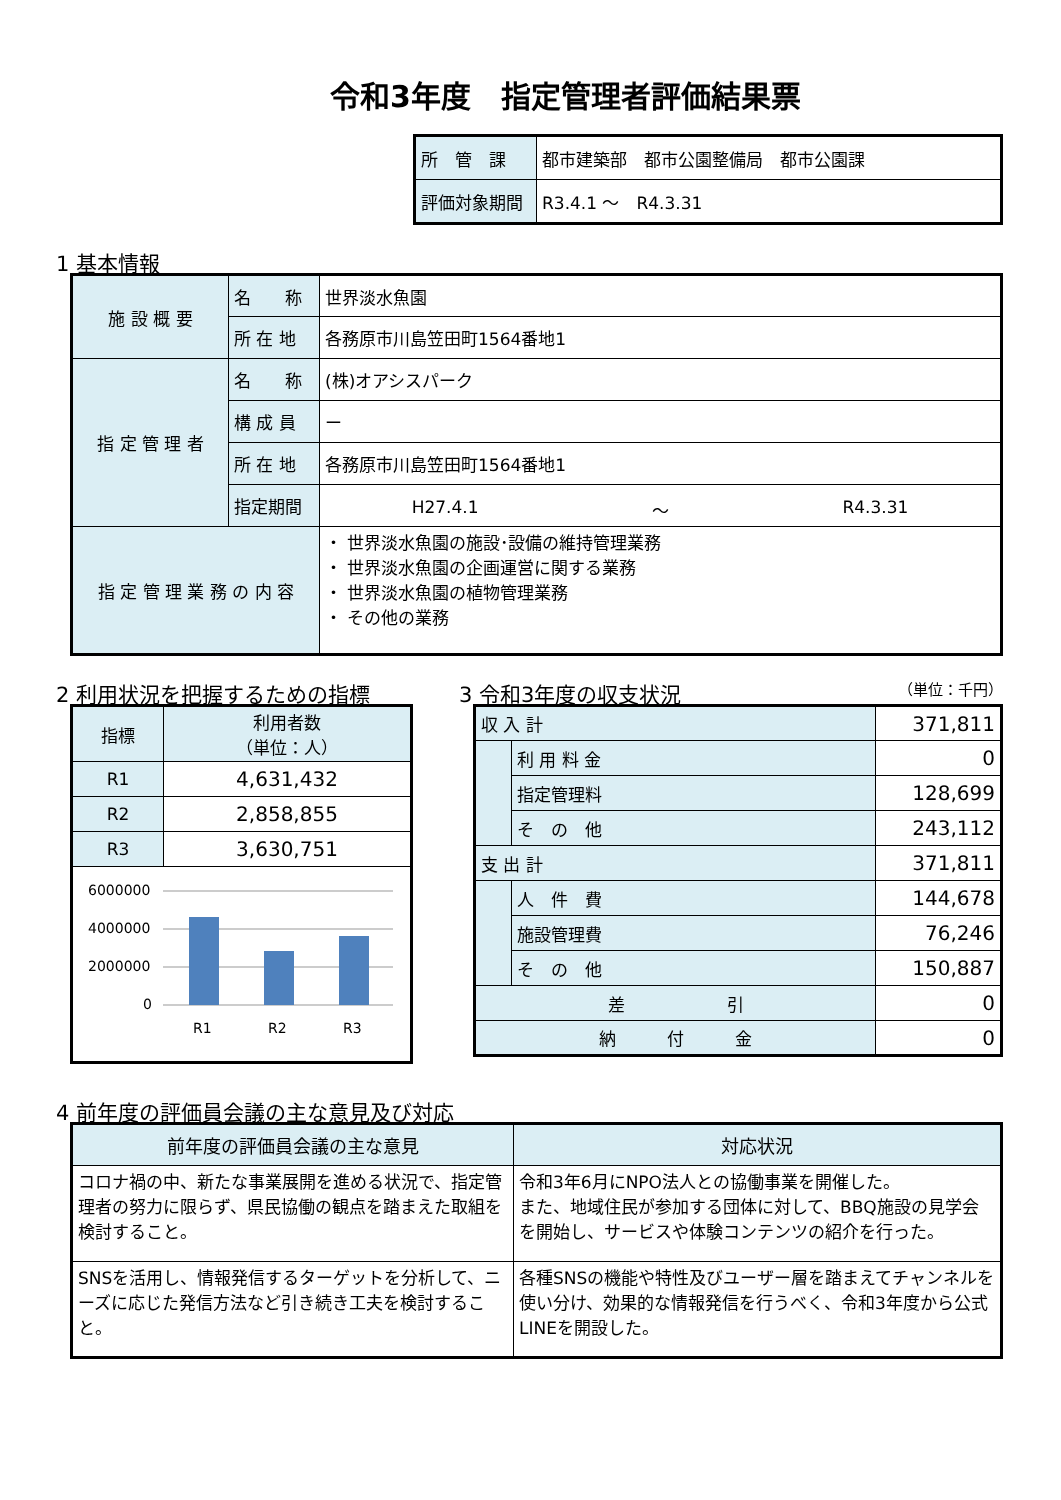令和3年度　指定管理者評価結果票
| 所 管 課 | 都市建築部 都市公園整備局 都市公園課 |
| 評価対象期間 | R3.4.1 ～ R4.3.31 |
1 基本情報
| 施 設 概 要 | 名 称 | 世界淡水魚園 |
| | 所 在 地 | 各務原市川島笠田町1564番地1 |
| 指 定 管 理 者 | 名 称 | (株)オアシスパーク |
| | 構 成 員 | ー |
| | 所 在 地 | 各務原市川島笠田町1564番地1 |
| | 指定期間 | H27.4.1 ～ R4.3.31 |
| 指 定 管 理 業 務 の 内 容 | | ・ 世界淡水魚園の施設･設備の維持管理業務 ・ 世界淡水魚園の企画運営に関する業務 ・ 世界淡水魚園の植物管理業務 ・ その他の業務 |
2 利用状況を把握するための指標
| 指標 | 利用者数 （単位：人） |
| --- | --- |
| R1 | 4,631,432 |
| R2 | 2,858,855 |
| R3 | 3,630,751 |
| 6000000 4000000 2000000 0 R1 R2 R3 | |
3 令和3年度の収支状況 （単位：千円）
| 収 入 計 | | 371,811 |
| | 利 用 料 金 | 0 |
| | 指定管理料 | 128,699 |
| | そ の 他 | 243,112 |
| 支 出 計 | | 371,811 |
| | 人 件 費 | 144,678 |
| | 施設管理費 | 76,246 |
| | そ の 他 | 150,887 |
| 差 引 | | 0 |
| 納 付 金 | | 0 |
4 前年度の評価員会議の主な意見及び対応
| 前年度の評価員会議の主な意見 | 対応状況 |
| --- | --- |
| コロナ禍の中、新たな事業展開を進める状況で、指定管理者の努力に限らず、県民協働の観点を踏まえた取組を検討すること。 | 令和3年6月にNPO法人との協働事業を開催した。 また、地域住民が参加する団体に対して、BBQ施設の見学会を開始し、サービスや体験コンテンツの紹介を行った。 |
| SNSを活用し、情報発信するターゲットを分析して、ニーズに応じた発信方法など引き続き工夫を検討すること。 | 各種SNSの機能や特性及びユーザー層を踏まえてチャンネルを使い分け、効果的な情報発信を行うべく、令和3年度から公式LINEを開設した。 |